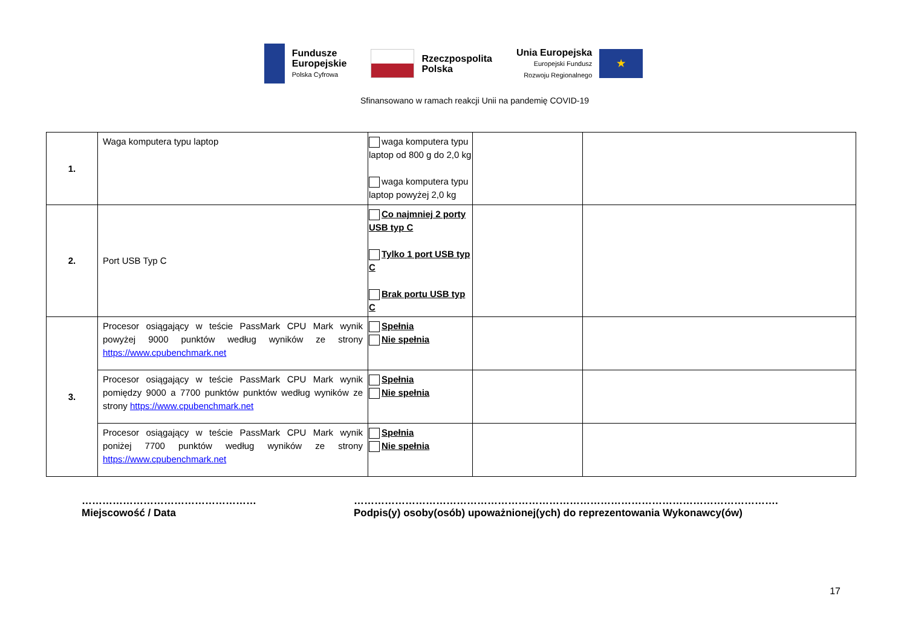Fundusze
Europejskie
Polska Cyfrowa
Rzeczpospolita
Polska
Unia Europejska
Europejski Fundusz
Rozwoju Regionalnego
★
Sfinansowano w ramach reakcji Unii na pandemię COVID-19
| 1. | Waga komputera typu laptop | waga komputera typu laptop od 800 g do 2,0 kg waga komputera typu laptop powyżej 2,0 kg | | |
| 2. | Port USB Typ C | Co najmniej 2 porty USB typ C Tylko 1 port USB typ C Brak portu USB typ C | | |
| 3. | Procesor osiągający w teście PassMark CPU Mark wynik powyżej 9000 punktów według wyników ze strony https://www.cpubenchmark.net | Spełnia Nie spełnia | | |
| | Procesor osiągający w teście PassMark CPU Mark wynik pomiędzy 9000 a 7700 punktów punktów według wyników ze strony https://www.cpubenchmark.net | Spełnia Nie spełnia | | |
| | Procesor osiągający w teście PassMark CPU Mark wynik poniżej 7700 punktów według wyników ze strony https://www.cpubenchmark.net | Spełnia Nie spełnia | | |
……………………………………………
Miejscowość / Data
…………………………………………………………………………………………………………….
Podpis(y) osoby(osób) upoważnionej(ych) do reprezentowania Wykonawcy(ów)
17